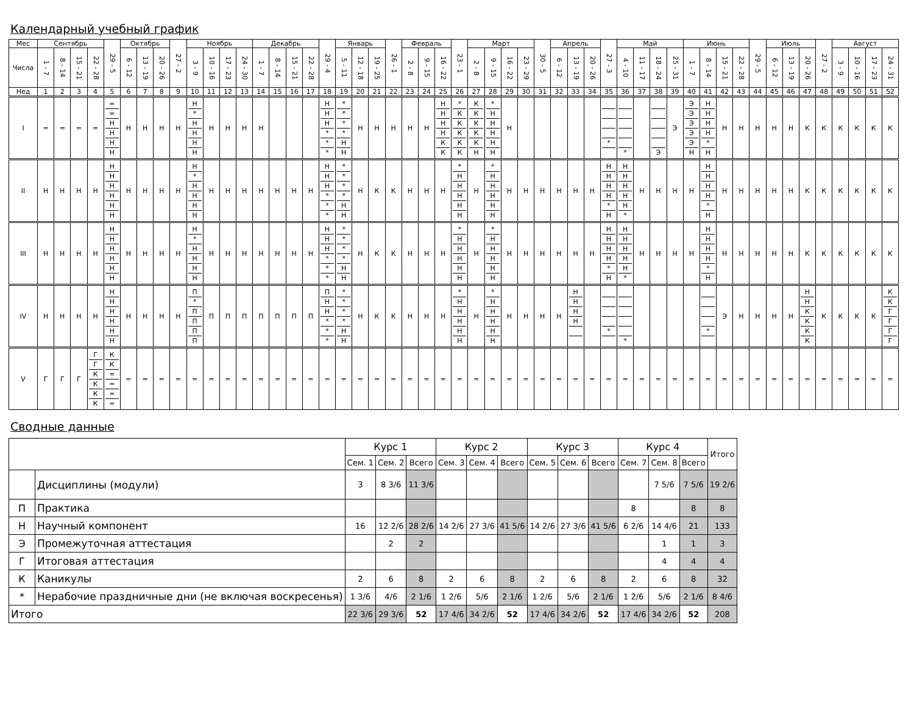Календарный учебный график
| Мес | Сентябрь | | | | 29 - 5 | Октябрь | | | 27 - 2 | Ноябрь | | | | Декабрь | | | | 29 - 4 | Январь | | | 26 - 1 | Февраль | | | 23 - 1 | Март | | | | 30 - 5 | Апрель | | | 27 - 3 | Май | | | | Июнь | | | | 29 - 5 | Июль | | | 27 - 2 | Август | | | |
| --- | --- | --- | --- | --- | --- | --- | --- | --- | --- | --- | --- | --- | --- | --- | --- | --- | --- | --- | --- | --- | --- | --- | --- | --- | --- | --- | --- | --- | --- | --- | --- | --- | --- | --- | --- | --- | --- | --- | --- | --- | --- | --- | --- | --- | --- | --- | --- | --- | --- | --- | --- | --- |
| Числа | 1 - 7 | 8 - 14 | 15 - 21 | 22 - 28 | | 6 - 12 | 13 - 19 | 20 - 26 | | 3 - 9 | 10 - 16 | 17 - 23 | 24 - 30 | 1 - 7 | 8 - 14 | 15 - 21 | 22 - 28 | | 5 - 11 | 12 - 18 | 19 - 25 | | 2 - 8 | 9 - 15 | 16 - 22 | | 2 - 8 | 9 - 15 | 16 - 22 | 23 - 29 | | 6 - 12 | 13 - 19 | 20 - 26 | | 4 - 10 | 11 - 17 | 18 - 24 | 25 - 31 | 1 - 7 | 8 - 14 | 15 - 21 | 22 - 28 | | 6 - 12 | 13 - 19 | 20 - 26 | | 3 - 9 | 10 - 16 | 17 - 23 | 24 - 31 |
| Нед | 1 | 2 | 3 | 4 | 5 | 6 | 7 | 8 | 9 | 10 | 11 | 12 | 13 | 14 | 15 | 16 | 17 | 18 | 19 | 20 | 21 | 22 | 23 | 24 | 25 | 26 | 27 | 28 | 29 | 30 | 31 | 32 | 33 | 34 | 35 | 36 | 37 | 38 | 39 | 40 | 41 | 42 | 43 | 44 | 45 | 46 | 47 | 48 | 49 | 50 | 51 | 52 |
| I | = | = | = | = | = = Н Н Н Н | Н | Н | Н | Н | Н * Н Н Н Н | Н | Н | Н | Н | | | | Н Н Н * * * | * * * * Н Н | Н | Н | Н | Н | Н | Н Н Н Н К К | * К К К К К | К К К К К Н | * Н Н Н Н Н | Н | | | | | | * | * | | Э | Э | Э Э Э Э Э Н | Н Н Н Н * Н | Н | Н | Н | Н | Н | К | К | К | К | К | К |
| II | Н | Н | Н | Н | Н Н Н Н Н Н | Н | Н | Н | Н | Н * Н Н Н Н | Н | Н | Н | Н | Н | Н | Н | Н Н Н * * * | * * * * Н Н | Н | К | К | Н | Н | Н | * Н Н Н Н Н | Н | * Н Н Н Н Н | Н | Н | Н | Н | Н | Н | Н Н Н Н * Н | Н Н Н Н Н * | Н | Н | Н | Н | Н Н Н Н * Н | Н | Н | Н | Н | Н | К | К | К | К | К | К |
| III | Н | Н | Н | Н | Н Н Н Н Н Н | Н | Н | Н | Н | Н * Н Н Н Н | Н | Н | Н | Н | Н | Н | Н | Н Н Н * * * | * * * * Н Н | Н | К | К | Н | Н | Н | * Н Н Н Н Н | Н | * Н Н Н Н Н | Н | Н | Н | Н | Н | Н | Н Н Н Н * Н | Н Н Н Н Н * | Н | Н | Н | Н | Н Н Н Н * Н | Н | Н | Н | Н | Н | К | К | К | К | К | К |
| IV | Н | Н | Н | Н | Н Н Н Н Н Н | Н | Н | Н | Н | П * П П П П | П | П | П | П | П | П | П | П Н Н * * * | * * * * Н Н | Н | К | К | Н | Н | Н | * Н Н Н Н Н | Н | * Н Н Н Н Н | Н | Н | Н | Н | Н Н Н Н | | * | * | | | | | * | Э | Н | Н | Н | Н | Н Н К К К К | К | К | К | К | К К Г Г Г Г |
| V | Г | Г | Г | Г Г К К К К | К К = = = = | = | = | = | = | = | = | = | = | = | = | = | = | = | = | = | = | = | = | = | = | = | = | = | = | = | = | = | = | = | = | = | = | = | = | = | = | = | = | = | = | = | = | = | = | = | = | = |
Сводные данные
| | | Курс 1 | | | Курс 2 | | | Курс 3 | | | Курс 4 | | | Итого |
| --- | --- | --- | --- | --- | --- | --- | --- | --- | --- | --- | --- | --- | --- | --- |
| | | Сем. 1 | Сем. 2 | Всего | Сем. 3 | Сем. 4 | Всего | Сем. 5 | Сем. 6 | Всего | Сем. 7 | Сем. 8 | Всего | |
| | Дисциплины (модули) | 3 | 8 3/6 | 11 3/6 | | | | | | | | 7 5/6 | 7 5/6 | 19 2/6 |
| П | Практика | | | | | | | | | | 8 | | 8 | 8 |
| Н | Научный компонент | 16 | 12 2/6 | 28 2/6 | 14 2/6 | 27 3/6 | 41 5/6 | 14 2/6 | 27 3/6 | 41 5/6 | 6 2/6 | 14 4/6 | 21 | 133 |
| Э | Промежуточная аттестация | | 2 | 2 | | | | | | | | 1 | 1 | 3 |
| Г | Итоговая аттестация | | | | | | | | | | | 4 | 4 | 4 |
| К | Каникулы | 2 | 6 | 8 | 2 | 6 | 8 | 2 | 6 | 8 | 2 | 6 | 8 | 32 |
| * | Нерабочие праздничные дни (не включая воскресенья) | 1 3/6 | 4/6 | 2 1/6 | 1 2/6 | 5/6 | 2 1/6 | 1 2/6 | 5/6 | 2 1/6 | 1 2/6 | 5/6 | 2 1/6 | 8 4/6 |
| Итого | | 22 3/6 | 29 3/6 | 52 | 17 4/6 | 34 2/6 | 52 | 17 4/6 | 34 2/6 | 52 | 17 4/6 | 34 2/6 | 52 | 208 |